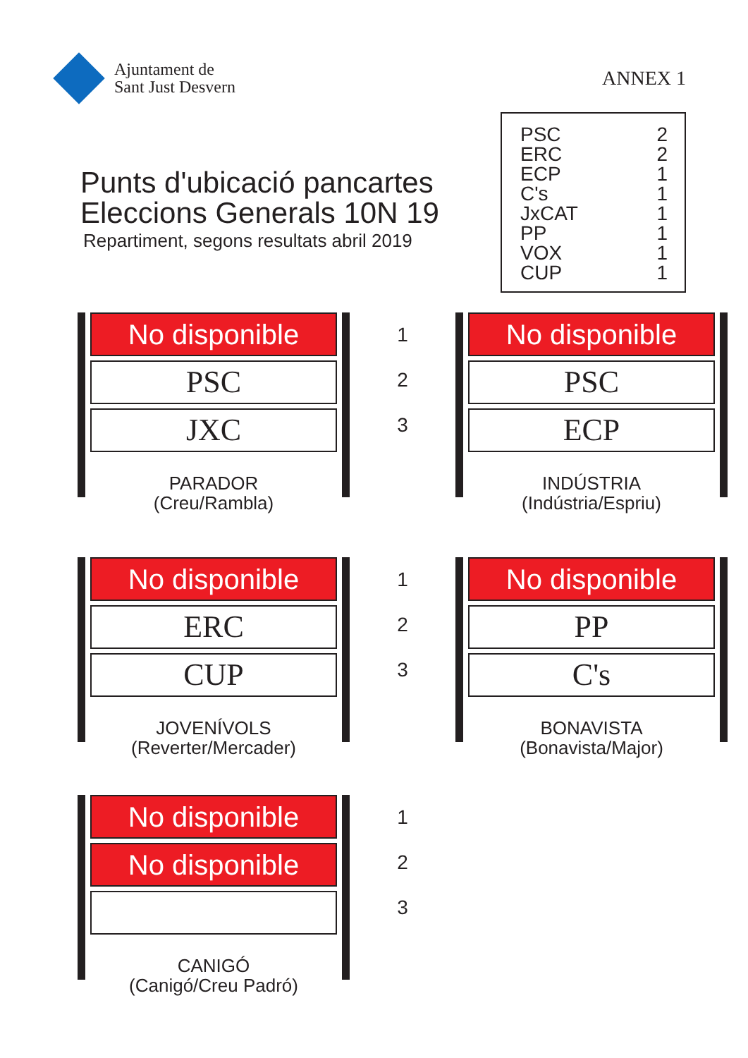Ajuntament de
Sant Just Desvern
ANNEX 1
Punts d'ubicació pancartes
Eleccions Generals 10N 19
Repartiment, segons resultats abril 2019
| PSC | 2 |
| ERC | 2 |
| ECP | 1 |
| C's | 1 |
| JxCAT | 1 |
| PP | 1 |
| VOX | 1 |
| CUP | 1 |
No disponible
PSC
JXC
PARADOR
(Creu/Rambla)
1
2
3
No disponible
PSC
ECP
INDÚSTRIA
(Indústria/Espriu)
No disponible
ERC
CUP
JOVENÍVOLS
(Reverter/Mercader)
1
2
3
No disponible
PP
C's
BONAVISTA
(Bonavista/Major)
No disponible
No disponible
CANIGÓ
(Canigó/Creu Padró)
1
2
3